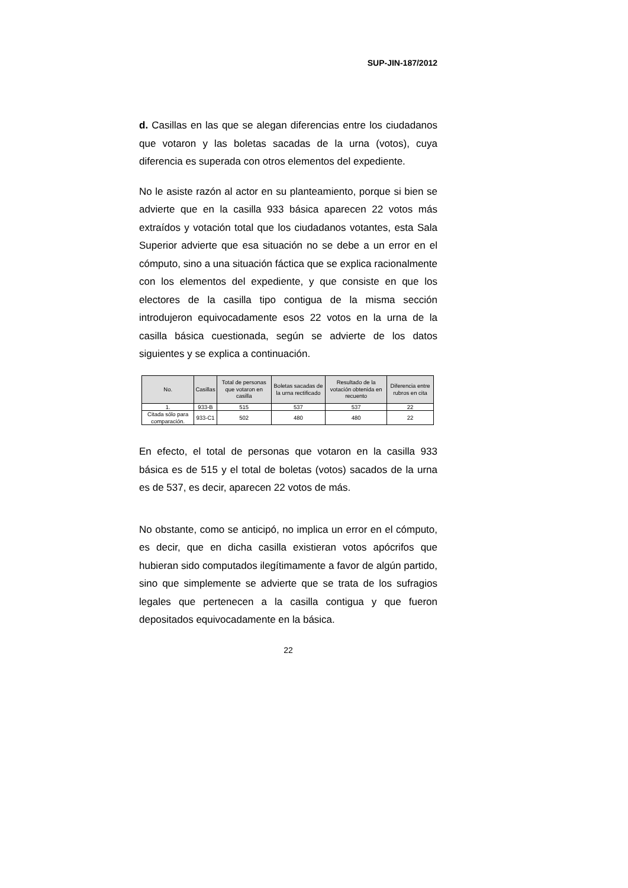SUP-JIN-187/2012
d. Casillas en las que se alegan diferencias entre los ciudadanos que votaron y las boletas sacadas de la urna (votos), cuya diferencia es superada con otros elementos del expediente.
No le asiste razón al actor en su planteamiento, porque si bien se advierte que en la casilla 933 básica aparecen 22 votos más extraídos y votación total que los ciudadanos votantes, esta Sala Superior advierte que esa situación no se debe a un error en el cómputo, sino a una situación fáctica que se explica racionalmente con los elementos del expediente, y que consiste en que los electores de la casilla tipo contigua de la misma sección introdujeron equivocadamente esos 22 votos en la urna de la casilla básica cuestionada, según se advierte de los datos siguientes y se explica a continuación.
| No. | Casillas | Total de personas que votaron en casilla | Boletas sacadas de la urna rectificado | Resultado de la votación obtenida en recuento | Diferencia entre rubros en cita |
| --- | --- | --- | --- | --- | --- |
| 1. | 933-B | 515 | 537 | 537 | 22 |
| Citada sólo para comparación. | 933-C1 | 502 | 480 | 480 | 22 |
En efecto, el total de personas que votaron en la casilla 933 básica es de 515 y el total de boletas (votos) sacados de la urna es de 537, es decir, aparecen 22 votos de más.
No obstante, como se anticipó, no implica un error en el cómputo, es decir, que en dicha casilla existieran votos apócrifos que hubieran sido computados ilegítimamente a favor de algún partido, sino que simplemente se advierte que se trata de los sufragios legales que pertenecen a la casilla contigua y que fueron depositados equivocadamente en la básica.
22